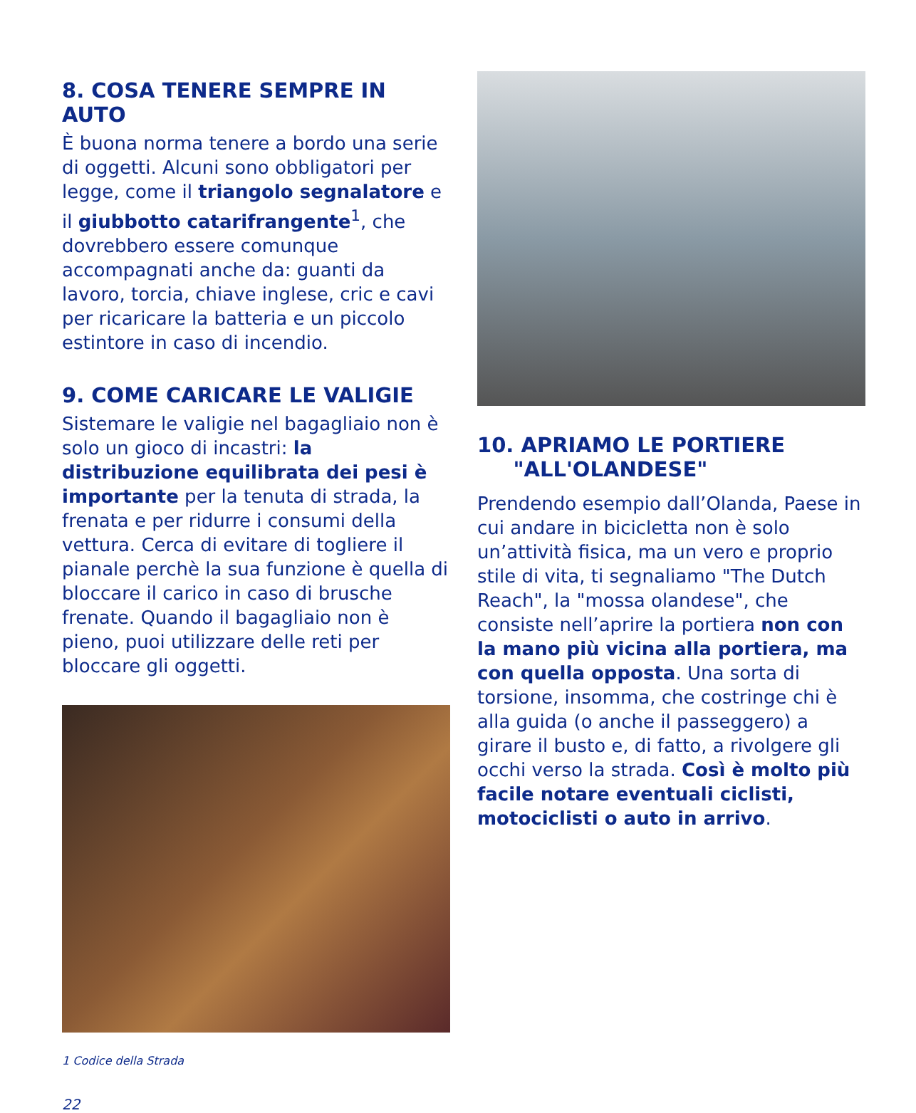8. COSA TENERE SEMPRE IN AUTO
È buona norma tenere a bordo una serie di oggetti. Alcuni sono obbligatori per legge, come il triangolo segnalatore e il giubbotto catarifrangente<sup>1</sup>, che dovrebbero essere comunque accompagnati anche da: guanti da lavoro, torcia, chiave inglese, cric e cavi per ricaricare la batteria e un piccolo estintore in caso di incendio.
9. COME CARICARE LE VALIGIE
Sistemare le valigie nel bagagliaio non è solo un gioco di incastri: la distribuzione equilibrata dei pesi è importante per la tenuta di strada, la frenata e per ridurre i consumi della vettura. Cerca di evitare di togliere il pianale perchè la sua funzione è quella di bloccare il carico in caso di brusche frenate. Quando il bagagliaio non è pieno, puoi utilizzare delle reti per bloccare gli oggetti.
1 Codice della Strada
22
10. APRIAMO LE PORTIERE
"ALL'OLANDESE"
Prendendo esempio dall’Olanda, Paese in cui andare in bicicletta non è solo un’attività fisica, ma un vero e proprio stile di vita, ti segnaliamo "The Dutch Reach", la "mossa olandese", che consiste nell’aprire la portiera non con la mano più vicina alla portiera, ma con quella opposta. Una sorta di torsione, insomma, che costringe chi è alla guida (o anche il passeggero) a girare il busto e, di fatto, a rivolgere gli occhi verso la strada. Così è molto più facile notare eventuali ciclisti, motociclisti o auto in arrivo.